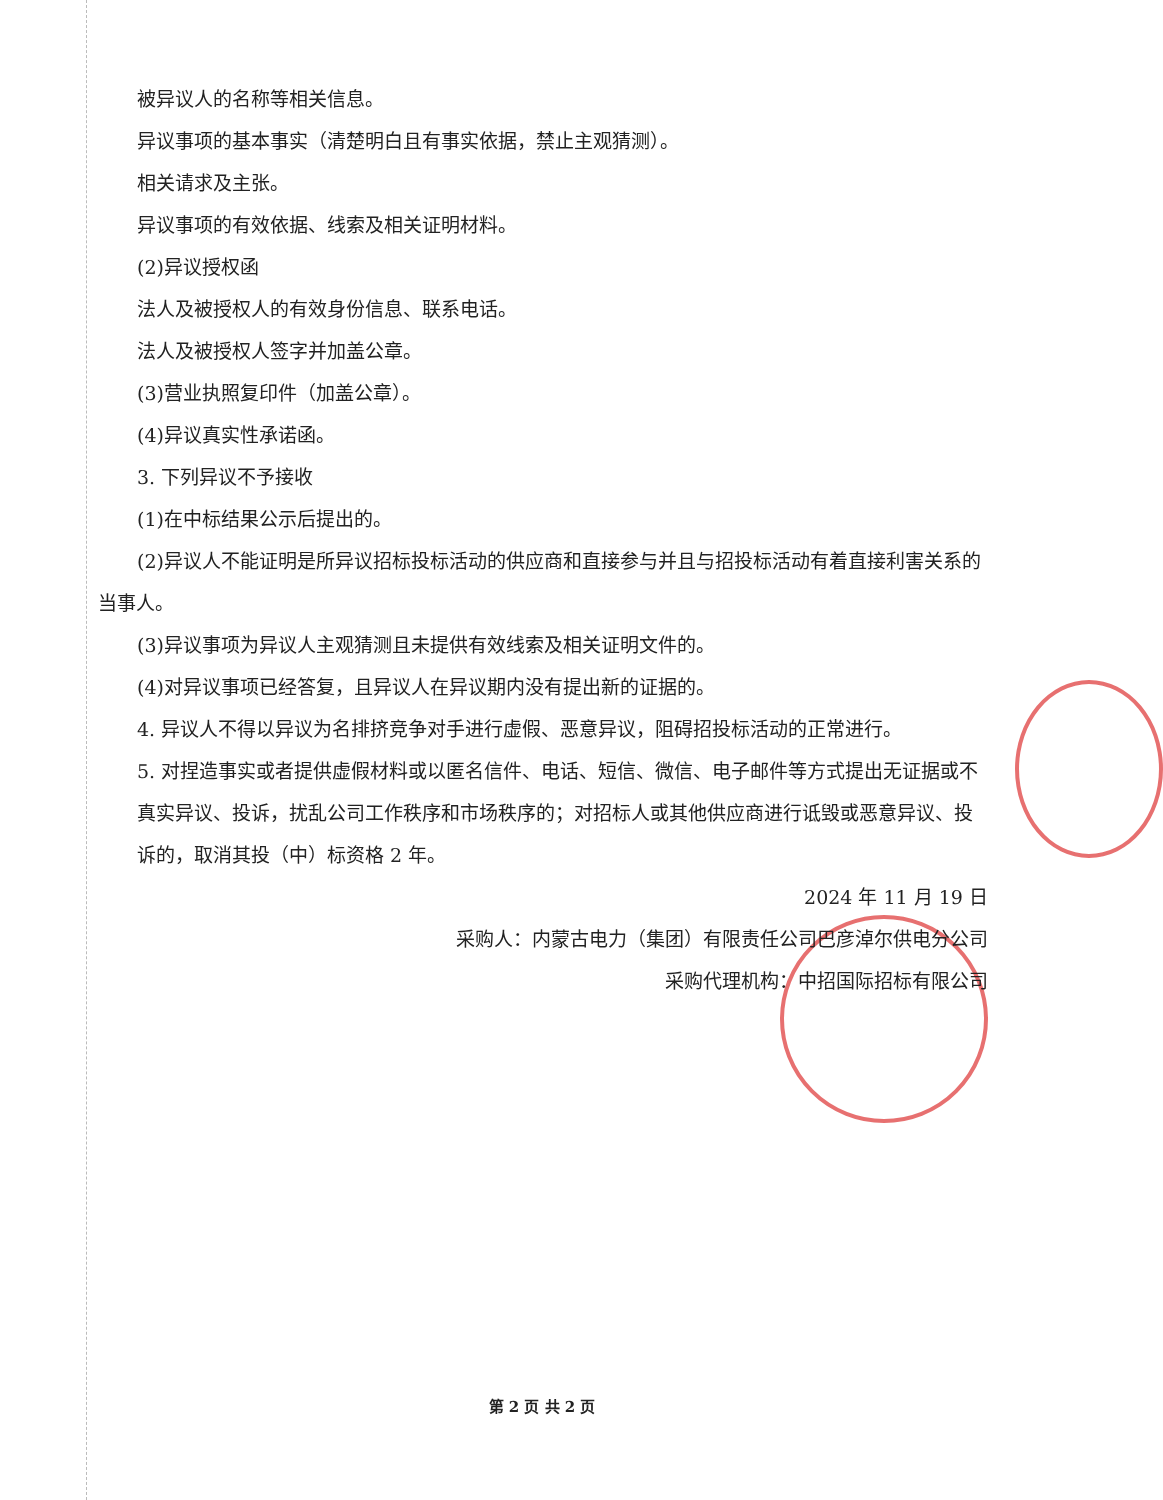被异议人的名称等相关信息。
异议事项的基本事实（清楚明白且有事实依据，禁止主观猜测）。
相关请求及主张。
异议事项的有效依据、线索及相关证明材料。
(2)异议授权函
法人及被授权人的有效身份信息、联系电话。
法人及被授权人签字并加盖公章。
(3)营业执照复印件（加盖公章）。
(4)异议真实性承诺函。
3. 下列异议不予接收
(1)在中标结果公示后提出的。
(2)异议人不能证明是所异议招标投标活动的供应商和直接参与并且与招投标活动有着直接利害关系的当事人。
(3)异议事项为异议人主观猜测且未提供有效线索及相关证明文件的。
(4)对异议事项已经答复，且异议人在异议期内没有提出新的证据的。
4. 异议人不得以异议为名排挤竞争对手进行虚假、恶意异议，阻碍招投标活动的正常进行。
5. 对捏造事实或者提供虚假材料或以匿名信件、电话、短信、微信、电子邮件等方式提出无证据或不真实异议、投诉，扰乱公司工作秩序和市场秩序的；对招标人或其他供应商进行诋毁或恶意异议、投诉的，取消其投（中）标资格 2 年。
2024 年 11 月 19 日
采购人：内蒙古电力（集团）有限责任公司巴彦淖尔供电分公司
采购代理机构：中招国际招标有限公司
第 2 页 共 2 页